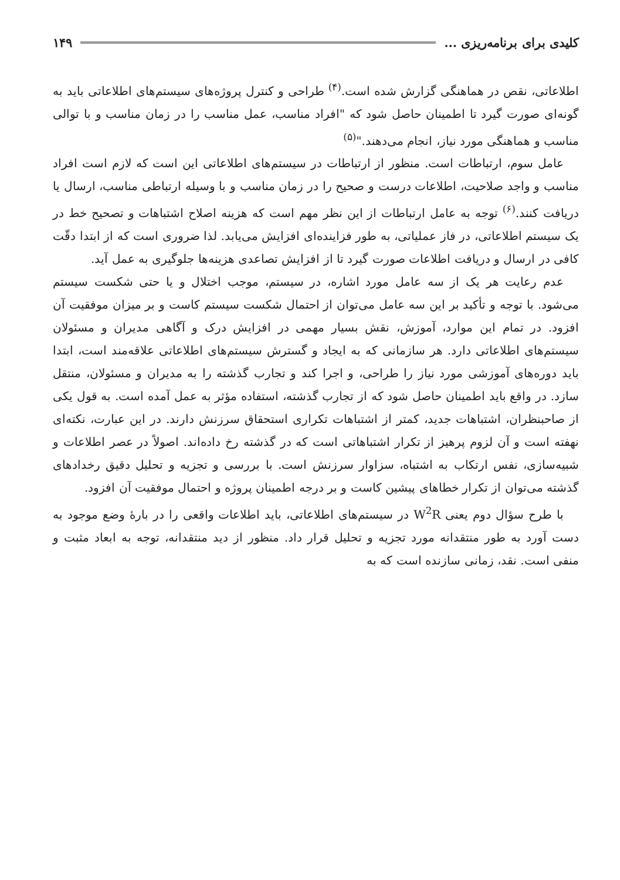کلیدی برای برنامه‌ریزی ... ۱۴۹
اطلاعاتی، نقص در هماهنگی گزارش شده است.<sup>(۴)</sup> طراحی و کنترل پروژه‌های سیستم‌های اطلاعاتی باید به گونه‌ای صورت گیرد تا اطمینان حاصل شود که "افراد مناسب، عمل مناسب را در زمان مناسب و با توالی مناسب و هماهنگی مورد نیاز، انجام می‌دهند."<sup>(۵)</sup>
عامل سوم، ارتباطات است. منظور از ارتباطات در سیستم‌های اطلاعاتی این است که لازم است افراد مناسب و واجد صلاحیت، اطلاعات درست و صحیح را در زمان مناسب و با وسیله ارتباطی مناسب، ارسال یا دریافت کنند.<sup>(۶)</sup> توجه به عامل ارتباطات از این نظر مهم است که هزینه اصلاح اشتباهات و تصحیح خط در یک سیستم اطلاعاتی، در فاز عملیاتی، به طور فزاینده‌ای افزایش می‌یابد. لذا ضروری است که از ابتدا دقّت کافی در ارسال و دریافت اطلاعات صورت گیرد تا از افزایش تصاعدی هزینه‌ها جلوگیری به عمل آید.
عدم رعایت هر یک از سه عامل مورد اشاره، در سیستم، موجب اختلال و یا حتی شکست سیستم می‌شود. با توجه و تأکید بر این سه عامل می‌توان از احتمال شکست سیستم کاست و بر میزان موفقیت آن افزود. در تمام این موارد، آموزش، نقش بسیار مهمی در افزایش درک و آگاهی مدیران و مسئولان سیستم‌های اطلاعاتی دارد. هر سازمانی که به ایجاد و گسترش سیستم‌های اطلاعاتی علاقه‌مند است، ابتدا باید دوره‌های آموزشی مورد نیاز را طراحی، و اجرا کند و تجارب گذشته را به مدیران و مسئولان، منتقل سازد. در واقع باید اطمینان حاصل شود که از تجارب گذشته، استفاده مؤثر به عمل آمده است. به قول یکی از صاحبنظران، اشتباهات جدید، کمتر از اشتباهات تکراری استحقاق سرزنش دارند. در این عبارت، نکته‌ای نهفته است و آن لزوم پرهیز از تکرار اشتباهاتی است که در گذشته رخ داده‌اند. اصولاً در عصر اطلاعات و شبیه‌سازی، نفس ارتکاب به اشتباه، سزاوار سرزنش است. با بررسی و تجزیه و تحلیل دقیق رخدادهای گذشته می‌توان از تکرار خطاهای پیشین کاست و بر درجه اطمینان پروژه و احتمال موفقیت آن افزود.
با طرح سؤال دوم یعنی W<sup>2</sup>R در سیستم‌های اطلاعاتی، باید اطلاعات واقعی را در بارهٔ وضع موجود به دست آورد به طور منتقدانه مورد تجزیه و تحلیل قرار داد. منظور از دید منتقدانه، توجه به ابعاد مثبت و منفی است. نقد، زمانی سازنده است که به